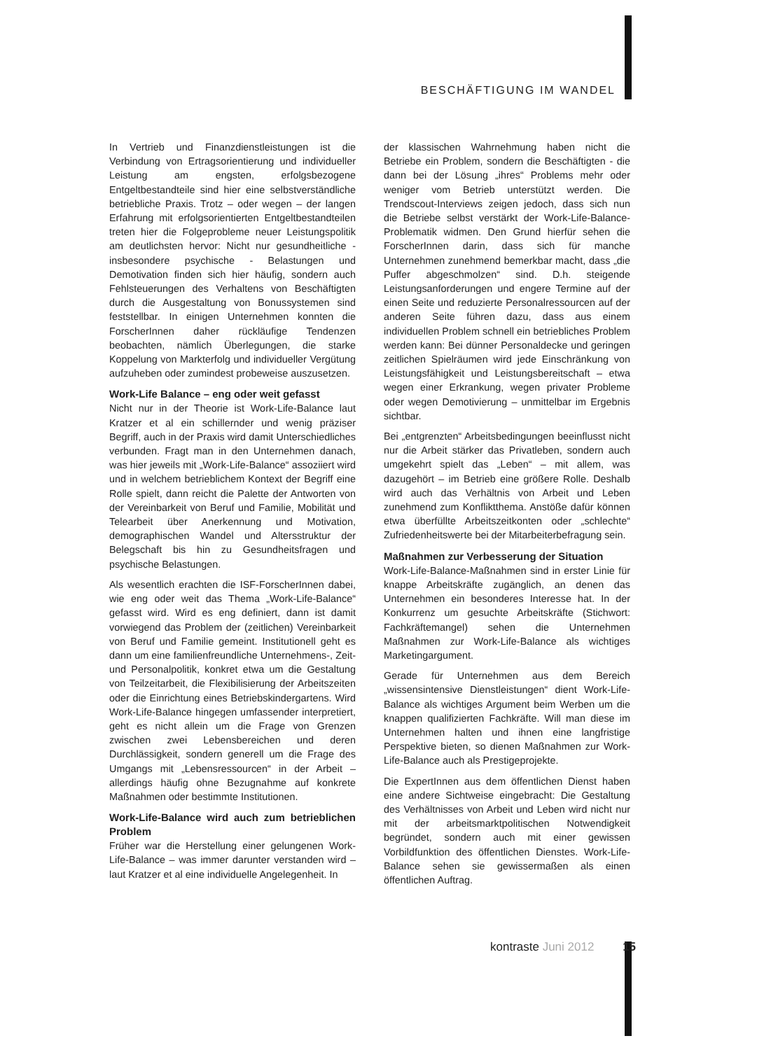BESCHÄFTIGUNG IM WANDEL
In Vertrieb und Finanzdienstleistungen ist die Verbindung von Ertragsorientierung und individueller Leistung am engsten, erfolgsbezogene Entgeltbestandteile sind hier eine selbstverständliche betriebliche Praxis. Trotz – oder wegen – der langen Erfahrung mit erfolgsorientierten Entgeltbestandteilen treten hier die Folgeprobleme neuer Leistungspolitik am deutlichsten hervor: Nicht nur gesundheitliche - insbesondere psychische - Belastungen und Demotivation finden sich hier häufig, sondern auch Fehlsteuerungen des Verhaltens von Beschäftigten durch die Ausgestaltung von Bonussystemen sind feststellbar. In einigen Unternehmen konnten die ForscherInnen daher rückläufige Tendenzen beobachten, nämlich Überlegungen, die starke Koppelung von Markterfolg und individueller Vergütung aufzuheben oder zumindest probeweise auszusetzen.
Work-Life Balance – eng oder weit gefasst
Nicht nur in der Theorie ist Work-Life-Balance laut Kratzer et al ein schillernder und wenig präziser Begriff, auch in der Praxis wird damit Unterschiedliches verbunden. Fragt man in den Unternehmen danach, was hier jeweils mit „Work-Life-Balance“ assoziiert wird und in welchem betrieblichem Kontext der Begriff eine Rolle spielt, dann reicht die Palette der Antworten von der Vereinbarkeit von Beruf und Familie, Mobilität und Telearbeit über Anerkennung und Motivation, demographischen Wandel und Altersstruktur der Belegschaft bis hin zu Gesundheitsfragen und psychische Belastungen.
Als wesentlich erachten die ISF-ForscherInnen dabei, wie eng oder weit das Thema „Work-Life-Balance“ gefasst wird. Wird es eng definiert, dann ist damit vorwiegend das Problem der (zeitlichen) Vereinbarkeit von Beruf und Familie gemeint. Institutionell geht es dann um eine familienfreundliche Unternehmens-, Zeit- und Personalpolitik, konkret etwa um die Gestaltung von Teilzeitarbeit, die Flexibilisierung der Arbeitszeiten oder die Einrichtung eines Betriebskindergartens. Wird Work-Life-Balance hingegen umfassender interpretiert, geht es nicht allein um die Frage von Grenzen zwischen zwei Lebensbereichen und deren Durchlässigkeit, sondern generell um die Frage des Umgangs mit „Lebensressourcen“ in der Arbeit – allerdings häufig ohne Bezugnahme auf konkrete Maßnahmen oder bestimmte Institutionen.
Work-Life-Balance wird auch zum betrieblichen Problem
Früher war die Herstellung einer gelungenen Work-Life-Balance – was immer darunter verstanden wird – laut Kratzer et al eine individuelle Angelegenheit. In
der klassischen Wahrnehmung haben nicht die Betriebe ein Problem, sondern die Beschäftigten - die dann bei der Lösung „ihres“ Problems mehr oder weniger vom Betrieb unterstützt werden. Die Trendscout-Interviews zeigen jedoch, dass sich nun die Betriebe selbst verstärkt der Work-Life-Balance-Problematik widmen. Den Grund hierfür sehen die ForscherInnen darin, dass sich für manche Unternehmen zunehmend bemerkbar macht, dass „die Puffer abgeschmolzen“ sind. D.h. steigende Leistungsanforderungen und engere Termine auf der einen Seite und reduzierte Personalressourcen auf der anderen Seite führen dazu, dass aus einem individuellen Problem schnell ein betriebliches Problem werden kann: Bei dünner Personaldecke und geringen zeitlichen Spielräumen wird jede Einschränkung von Leistungsfähigkeit und Leistungsbereitschaft – etwa wegen einer Erkrankung, wegen privater Probleme oder wegen Demotivierung – unmittelbar im Ergebnis sichtbar.
Bei „entgrenzten“ Arbeitsbedingungen beeinflusst nicht nur die Arbeit stärker das Privatleben, sondern auch umgekehrt spielt das „Leben“ – mit allem, was dazugehört – im Betrieb eine größere Rolle. Deshalb wird auch das Verhältnis von Arbeit und Leben zunehmend zum Konfliktthema. Anstöße dafür können etwa überfüllte Arbeitszeitkonten oder „schlechte“ Zufriedenheitswerte bei der Mitarbeiterbefragung sein.
Maßnahmen zur Verbesserung der Situation
Work-Life-Balance-Maßnahmen sind in erster Linie für knappe Arbeitskräfte zugänglich, an denen das Unternehmen ein besonderes Interesse hat. In der Konkurrenz um gesuchte Arbeitskräfte (Stichwort: Fachkräftemangel) sehen die Unternehmen Maßnahmen zur Work-Life-Balance als wichtiges Marketingargument.
Gerade für Unternehmen aus dem Bereich „wissensintensive Dienstleistungen“ dient Work-Life-Balance als wichtiges Argument beim Werben um die knappen qualifizierten Fachkräfte. Will man diese im Unternehmen halten und ihnen eine langfristige Perspektive bieten, so dienen Maßnahmen zur Work-Life-Balance auch als Prestigeprojekte.
Die ExpertInnen aus dem öffentlichen Dienst haben eine andere Sichtweise eingebracht: Die Gestaltung des Verhältnisses von Arbeit und Leben wird nicht nur mit der arbeitsmarktpolitischen Notwendigkeit begründet, sondern auch mit einer gewissen Vorbildfunktion des öffentlichen Dienstes. Work-Life-Balance sehen sie gewissermaßen als einen öffentlichen Auftrag.
kontraste Juni 2012 15